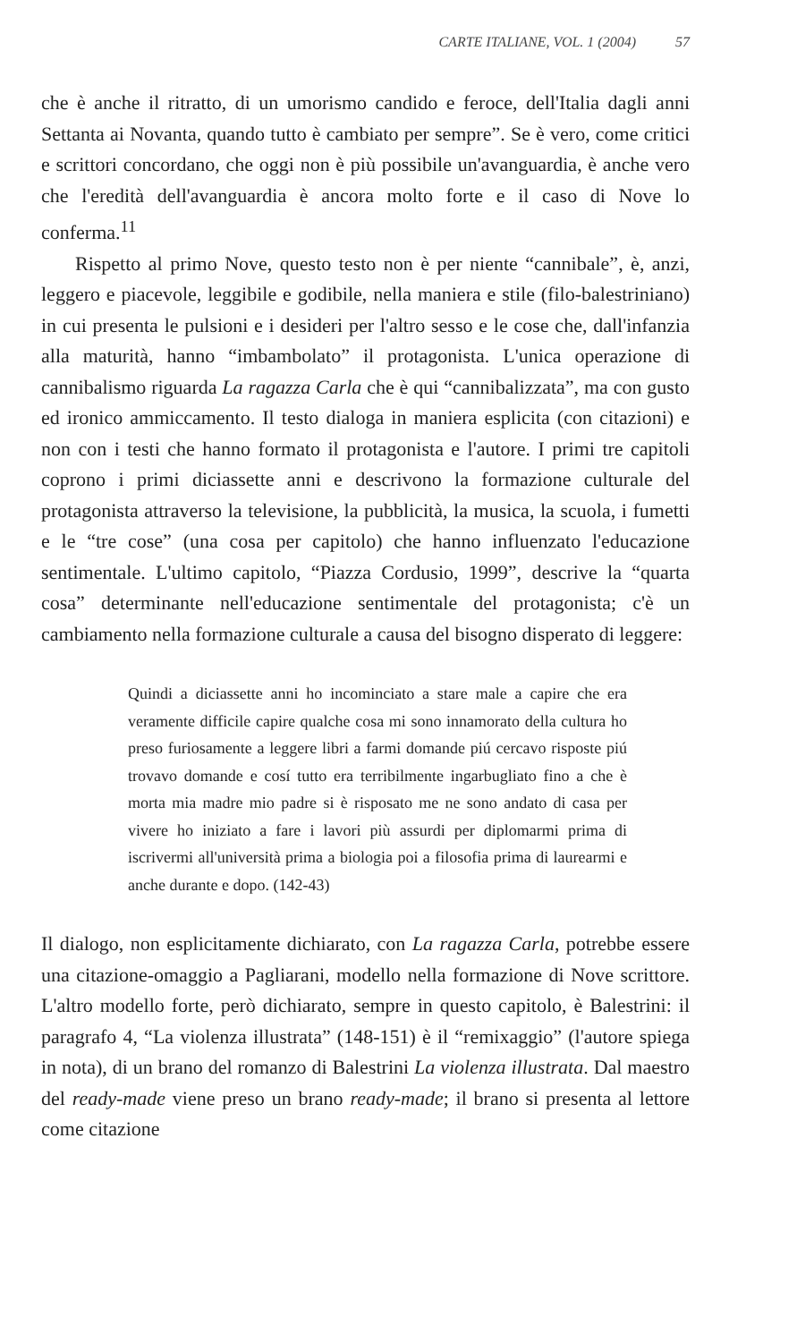CARTE ITALIANE, VOL. 1 (2004) 57
che è anche il ritratto, di un umorismo candido e feroce, dell'Italia dagli anni Settanta ai Novanta, quando tutto è cambiato per sempre”. Se è vero, come critici e scrittori concordano, che oggi non è più possibile un'avanguardia, è anche vero che l'eredità dell'avanguardia è ancora molto forte e il caso di Nove lo conferma.<sup>11</sup>
Rispetto al primo Nove, questo testo non è per niente “cannibale”, è, anzi, leggero e piacevole, leggibile e godibile, nella maniera e stile (filo-balestriniano) in cui presenta le pulsioni e i desideri per l'altro sesso e le cose che, dall'infanzia alla maturità, hanno “imbambolato” il protagonista. L'unica operazione di cannibalismo riguarda La ragazza Carla che è qui “cannibalizzata”, ma con gusto ed ironico ammiccamento. Il testo dialoga in maniera esplicita (con citazioni) e non con i testi che hanno formato il protagonista e l'autore. I primi tre capitoli coprono i primi diciassette anni e descrivono la formazione culturale del protagonista attraverso la televisione, la pubblicità, la musica, la scuola, i fumetti e le “tre cose” (una cosa per capitolo) che hanno influenzato l'educazione sentimentale. L'ultimo capitolo, “Piazza Cordusio, 1999”, descrive la “quarta cosa” determinante nell'educazione sentimentale del protagonista; c'è un cambiamento nella formazione culturale a causa del bisogno disperato di leggere:
Quindi a diciassette anni ho incominciato a stare male a capire che era veramente difficile capire qualche cosa mi sono innamorato della cultura ho preso furiosamente a leggere libri a farmi domande piú cercavo risposte piú trovavo domande e cosí tutto era terribilmente ingarbugliato fino a che è morta mia madre mio padre si è risposato me ne sono andato di casa per vivere ho iniziato a fare i lavori più assurdi per diplomarmi prima di iscrivermi all'università prima a biologia poi a filosofia prima di laurearmi e anche durante e dopo. (142-43)
Il dialogo, non esplicitamente dichiarato, con La ragazza Carla, potrebbe essere una citazione-omaggio a Pagliarani, modello nella formazione di Nove scrittore. L'altro modello forte, però dichiarato, sempre in questo capitolo, è Balestrini: il paragrafo 4, “La violenza illustrata” (148-151) è il “remixaggio” (l'autore spiega in nota), di un brano del romanzo di Balestrini La violenza illustrata. Dal maestro del ready-made viene preso un brano ready-made; il brano si presenta al lettore come citazione